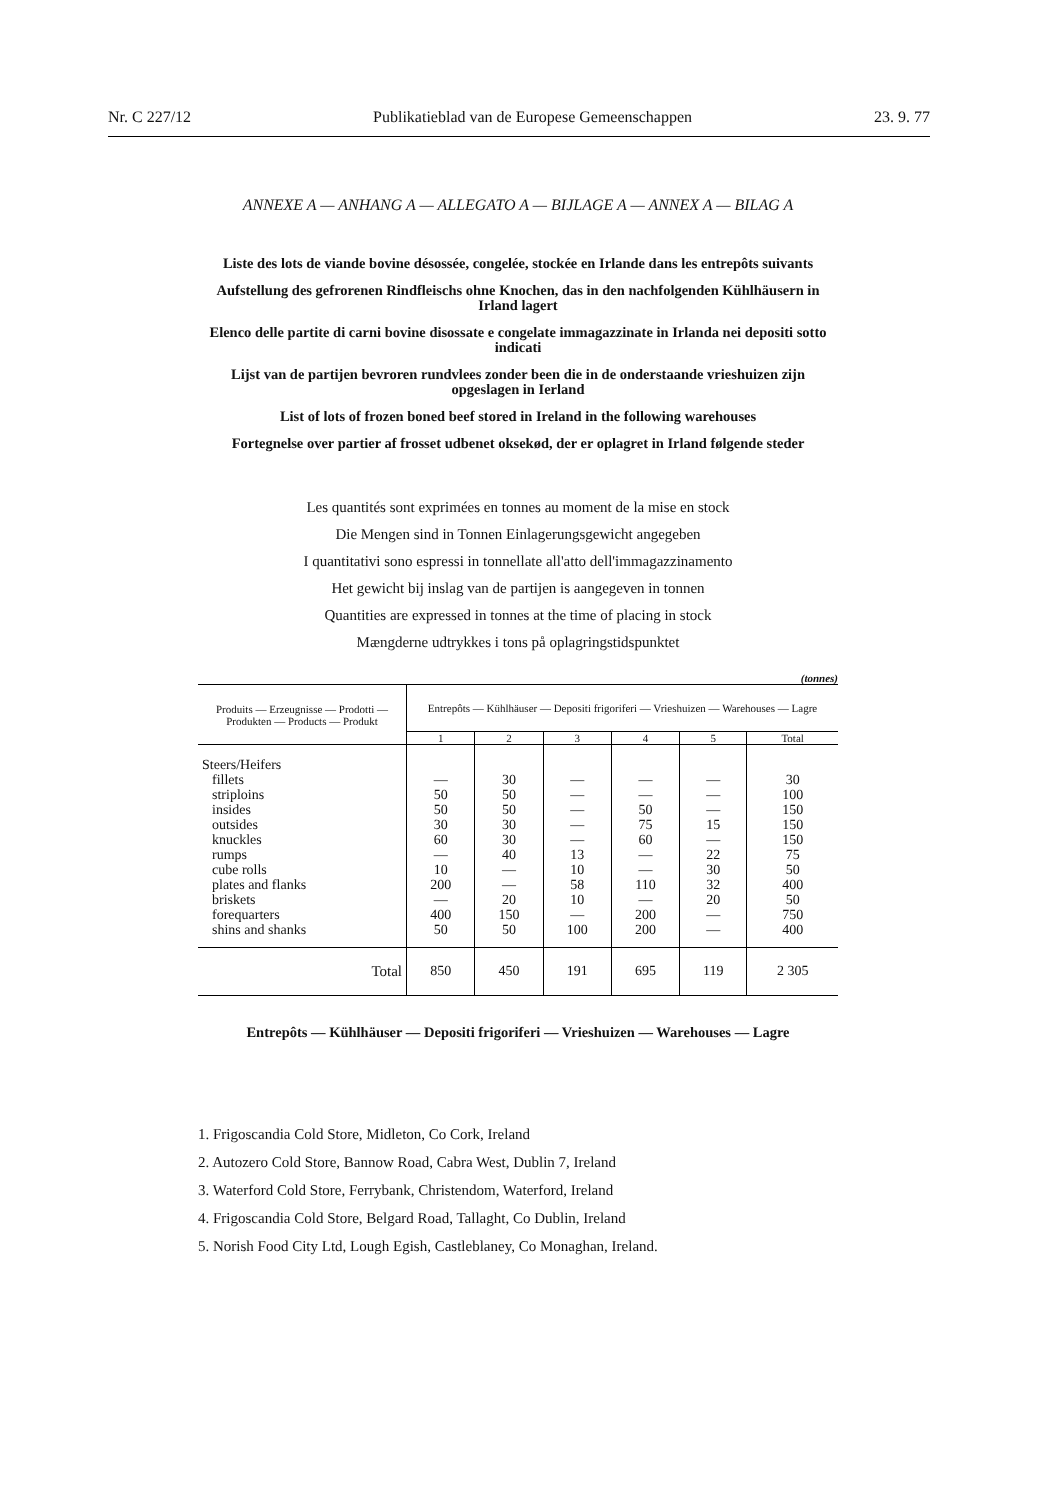Nr. C 227/12 Publikatieblad van de Europese Gemeenschappen 23. 9. 77
ANNEXE A — ANHANG A — ALLEGATO A — BIJLAGE A — ANNEX A — BILAG A
Liste des lots de viande bovine désossée, congelée, stockée en Irlande dans les entrepôts suivants
Aufstellung des gefrorenen Rindfleischs ohne Knochen, das in den nachfolgenden Kühlhäusern in Irland lagert
Elenco delle partite di carni bovine disossate e congelate immagazzinate in Irlanda nei depositi sotto indicati
Lijst van de partijen bevroren rundvlees zonder been die in de onderstaande vrieshuizen zijn opgeslagen in Ierland
List of lots of frozen boned beef stored in Ireland in the following warehouses
Fortegnelse over partier af frosset udbenet oksekød, der er oplagret in Irland følgende steder
Les quantités sont exprimées en tonnes au moment de la mise en stock
Die Mengen sind in Tonnen Einlagerungsgewicht angegeben
I quantitativi sono espressi in tonnellate all'atto dell'immagazzinamento
Het gewicht bij inslag van de partijen is aangegeven in tonnen
Quantities are expressed in tonnes at the time of placing in stock
Mængderne udtrykkes i tons på oplagringstidspunktet
(tonnes)
| Produits — Erzeugnisse — Prodotti — Produkten — Products — Produkt | Entrepôts — Kühlhäuser — Depositi frigoriferi — Vrieshuizen — Warehouses — Lagre | | | | | |
| --- | --- | --- | --- | --- | --- | --- |
| | 1 | 2 | 3 | 4 | 5 | Total |
| Steers/Heifers | | | | | | |
| fillets striploins insides outsides knuckles rumps cube rolls plates and flanks briskets forequarters shins and shanks | — 50 50 30 60 — 10 200 — 400 50 | 30 50 50 30 30 40 — — 20 150 50 | — — — — — 13 10 58 10 — 100 | — — 50 75 60 — — 110 — 200 200 | — — — 15 — 22 30 32 20 — — | 30 100 150 150 150 75 50 400 50 750 400 |
| Total | 850 | 450 | 191 | 695 | 119 | 2 305 |
Entrepôts — Kühlhäuser — Depositi frigoriferi — Vrieshuizen — Warehouses — Lagre
1. Frigoscandia Cold Store, Midleton, Co Cork, Ireland
2. Autozero Cold Store, Bannow Road, Cabra West, Dublin 7, Ireland
3. Waterford Cold Store, Ferrybank, Christendom, Waterford, Ireland
4. Frigoscandia Cold Store, Belgard Road, Tallaght, Co Dublin, Ireland
5. Norish Food City Ltd, Lough Egish, Castleblaney, Co Monaghan, Ireland.